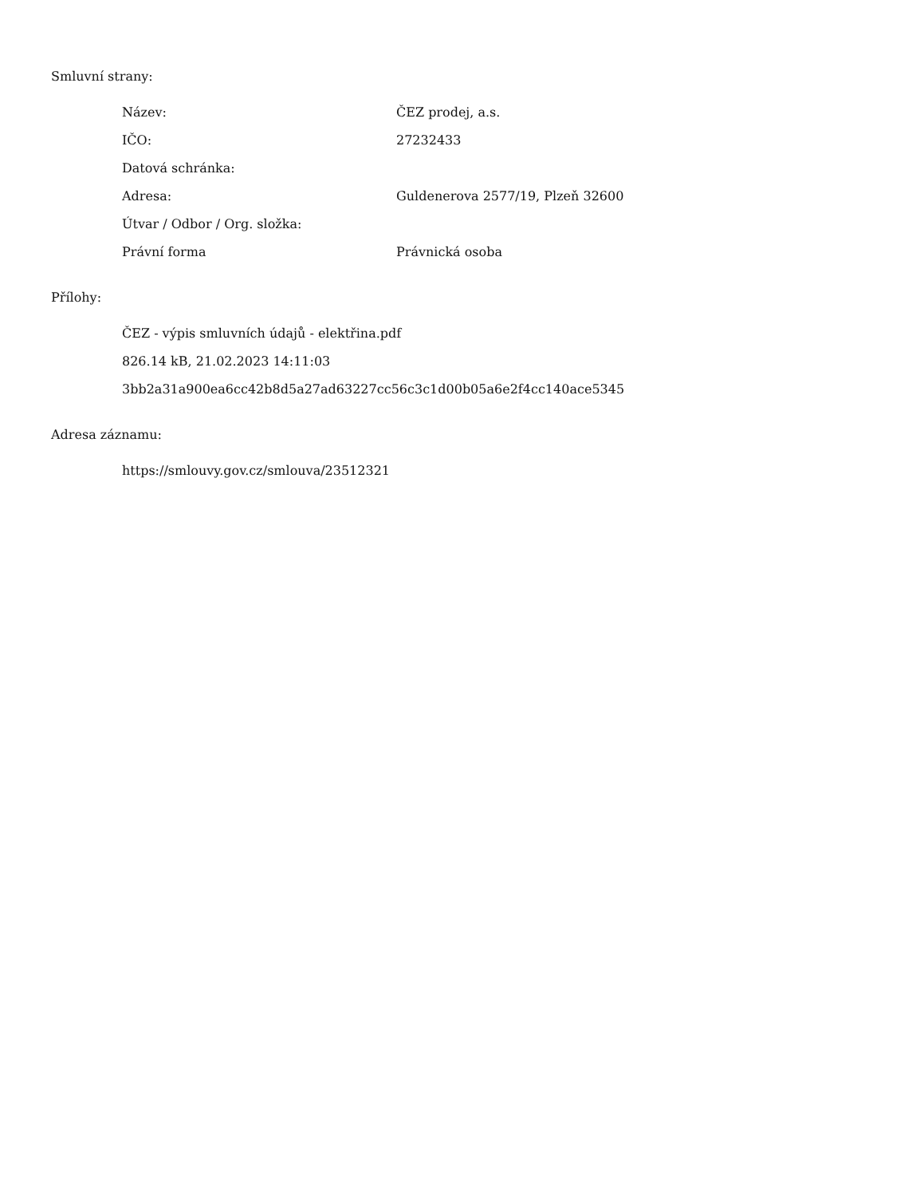Smluvní strany:
| Název: | ČEZ prodej, a.s. |
| IČO: | 27232433 |
| Datová schránka: | |
| Adresa: | Guldenerova 2577/19, Plzeň 32600 |
| Útvar / Odbor / Org. složka: | |
| Právní forma | Právnická osoba |
Přílohy:
ČEZ - výpis smluvních údajů - elektřina.pdf
826.14 kB, 21.02.2023 14:11:03
3bb2a31a900ea6cc42b8d5a27ad63227cc56c3c1d00b05a6e2f4cc140ace5345
Adresa záznamu:
https://smlouvy.gov.cz/smlouva/23512321